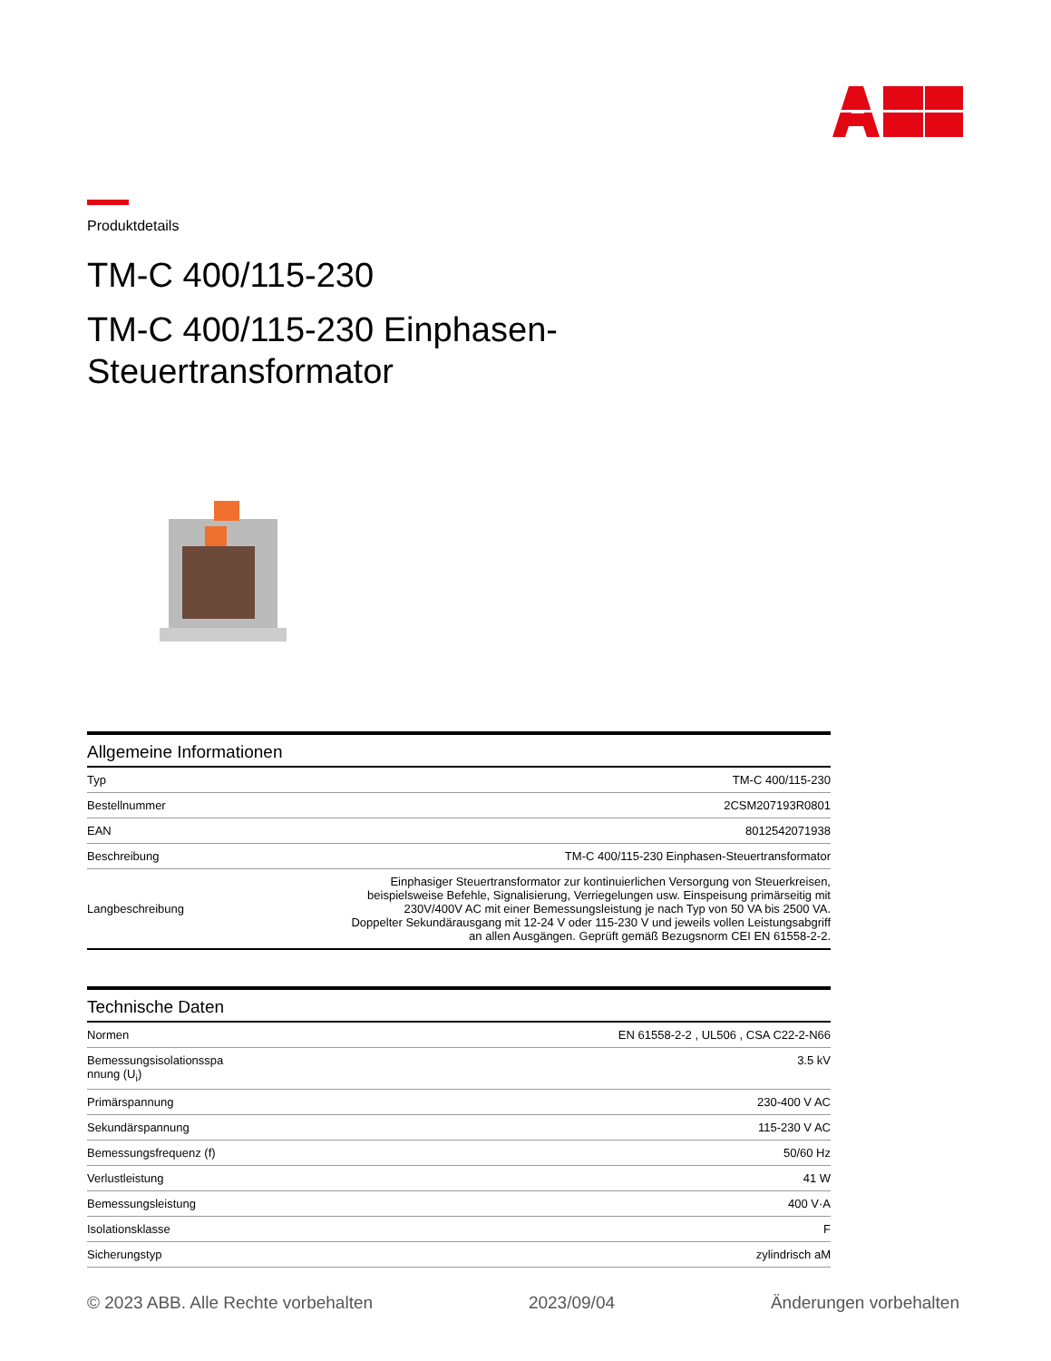Produktdetails
TM-C 400/115-230
TM-C 400/115-230 Einphasen-
Steuertransformator
Allgemeine Informationen
| Typ | TM-C 400/115-230 |
| Bestellnummer | 2CSM207193R0801 |
| EAN | 8012542071938 |
| Beschreibung | TM-C 400/115-230 Einphasen-Steuertransformator |
| Langbeschreibung | Einphasiger Steuertransformator zur kontinuierlichen Versorgung von Steuerkreisen, beispielsweise Befehle, Signalisierung, Verriegelungen usw. Einspeisung primärseitig mit 230V/400V AC mit einer Bemessungsleistung je nach Typ von 50 VA bis 2500 VA. Doppelter Sekundärausgang mit 12-24 V oder 115-230 V und jeweils vollen Leistungsabgriff an allen Ausgängen. Geprüft gemäß Bezugsnorm CEI EN 61558-2-2. |
Technische Daten
| Normen | EN 61558-2-2 , UL506 , CSA C22-2-N66 |
| Bemessungsisolationsspa nnung (U<sub>i</sub>) | 3.5 kV |
| Primärspannung | 230-400 V AC |
| Sekundärspannung | 115-230 V AC |
| Bemessungsfrequenz (f) | 50/60 Hz |
| Verlustleistung | 41 W |
| Bemessungsleistung | 400 V·A |
| Isolationsklasse | F |
| Sicherungstyp | zylindrisch aM |
© 2023 ABB. Alle Rechte vorbehalten 2023/09/04 Änderungen vorbehalten